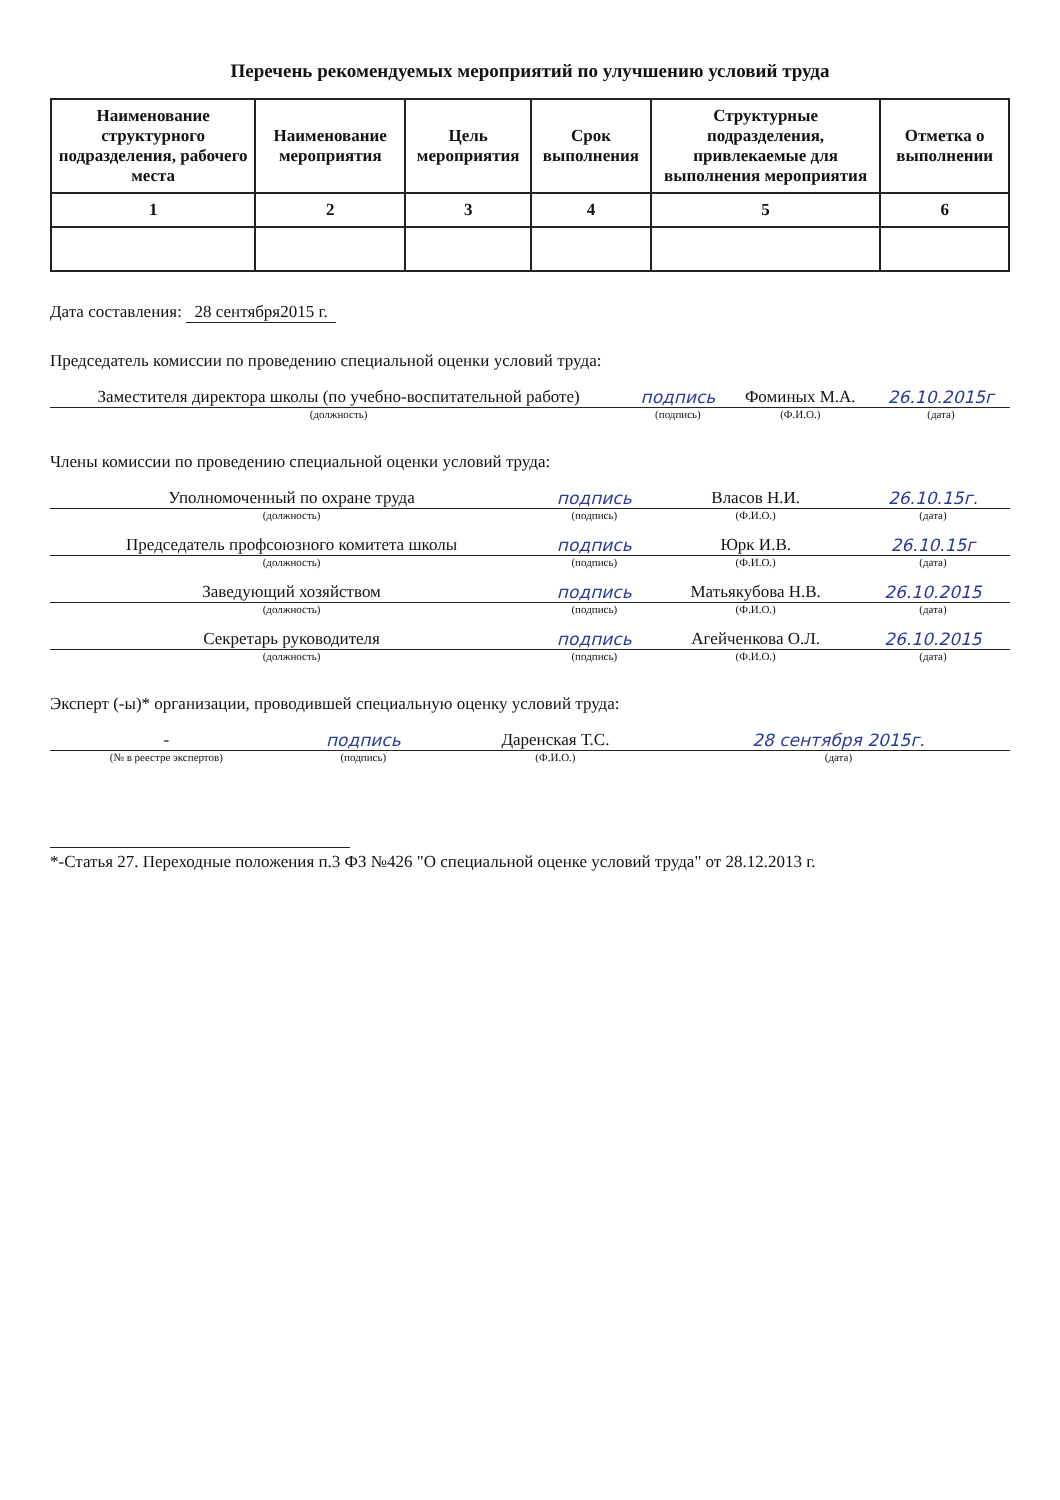Перечень рекомендуемых мероприятий по улучшению условий труда
| Наименование структурного подразделения, рабочего места | Наименование мероприятия | Цель мероприятия | Срок выполнения | Структурные подразделения, привлекаемые для выполнения мероприятия | Отметка о выполнении |
| --- | --- | --- | --- | --- | --- |
| 1 | 2 | 3 | 4 | 5 | 6 |
Дата составления: 28 сентября2015 г.
Председатель комиссии по проведению специальной оценки условий труда:
| Заместителя директора школы (по учебно-воспитательной работе) | подпись | Фоминых М.А. | 26.10.2015г |
| (должность) | (подпись) | (Ф.И.О.) | (дата) |
Члены комиссии по проведению специальной оценки условий труда:
| Уполномоченный по охране труда | подпись | Власов Н.И. | 26.10.15г. |
| (должность) | (подпись) | (Ф.И.О.) | (дата) |
| Председатель профсоюзного комитета школы | подпись | Юрк И.В. | 26.10.15г |
| (должность) | (подпись) | (Ф.И.О.) | (дата) |
| Заведующий хозяйством | подпись | Матьякубова Н.В. | 26.10.2015 |
| (должность) | (подпись) | (Ф.И.О.) | (дата) |
| Секретарь руководителя | подпись | Агейченкова О.Л. | 26.10.2015 |
| (должность) | (подпись) | (Ф.И.О.) | (дата) |
Эксперт (-ы)* организации, проводившей специальную оценку условий труда:
| - | подпись | Даренская Т.С. | 28 сентября 2015г. |
| (№ в реестре экспертов) | (подпись) | (Ф.И.О.) | (дата) |
*-Статья 27. Переходные положения п.3 ФЗ №426 "О специальной оценке условий труда" от 28.12.2013 г.